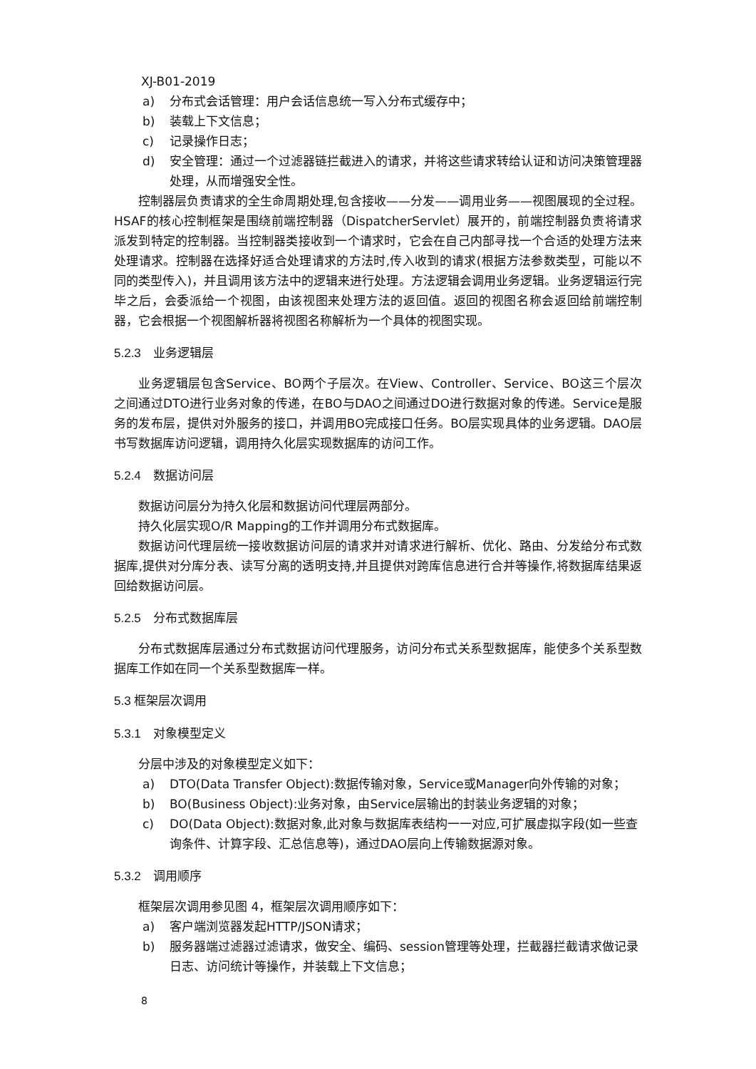XJ-B01-2019
a) 分布式会话管理：用户会话信息统一写入分布式缓存中；
b) 装载上下文信息；
c) 记录操作日志；
d) 安全管理：通过一个过滤器链拦截进入的请求，并将这些请求转给认证和访问决策管理器处理，从而增强安全性。
控制器层负责请求的全生命周期处理,包含接收——分发——调用业务——视图展现的全过程。HSAF的核心控制框架是围绕前端控制器（DispatcherServlet）展开的，前端控制器负责将请求派发到特定的控制器。当控制器类接收到一个请求时，它会在自己内部寻找一个合适的处理方法来处理请求。控制器在选择好适合处理请求的方法时,传入收到的请求(根据方法参数类型，可能以不同的类型传入)，并且调用该方法中的逻辑来进行处理。方法逻辑会调用业务逻辑。业务逻辑运行完毕之后，会委派给一个视图，由该视图来处理方法的返回值。返回的视图名称会返回给前端控制器，它会根据一个视图解析器将视图名称解析为一个具体的视图实现。
5.2.3　业务逻辑层
业务逻辑层包含Service、BO两个子层次。在View、Controller、Service、BO这三个层次之间通过DTO进行业务对象的传递，在BO与DAO之间通过DO进行数据对象的传递。Service是服务的发布层，提供对外服务的接口，并调用BO完成接口任务。BO层实现具体的业务逻辑。DAO层书写数据库访问逻辑，调用持久化层实现数据库的访问工作。
5.2.4　数据访问层
数据访问层分为持久化层和数据访问代理层两部分。
持久化层实现O/R Mapping的工作并调用分布式数据库。
数据访问代理层统一接收数据访问层的请求并对请求进行解析、优化、路由、分发给分布式数据库,提供对分库分表、读写分离的透明支持,并且提供对跨库信息进行合并等操作,将数据库结果返回给数据访问层。
5.2.5　分布式数据库层
分布式数据库层通过分布式数据访问代理服务，访问分布式关系型数据库，能使多个关系型数据库工作如在同一个关系型数据库一样。
5.3 框架层次调用
5.3.1　对象模型定义
分层中涉及的对象模型定义如下：
a) DTO(Data Transfer Object):数据传输对象，Service或Manager向外传输的对象；
b) BO(Business Object):业务对象，由Service层输出的封装业务逻辑的对象；
c) DO(Data Object):数据对象,此对象与数据库表结构一一对应,可扩展虚拟字段(如一些查询条件、计算字段、汇总信息等)，通过DAO层向上传输数据源对象。
5.3.2　调用顺序
框架层次调用参见图 4，框架层次调用顺序如下：
a) 客户端浏览器发起HTTP/JSON请求；
b) 服务器端过滤器过滤请求，做安全、编码、session管理等处理，拦截器拦截请求做记录日志、访问统计等操作，并装载上下文信息；
8